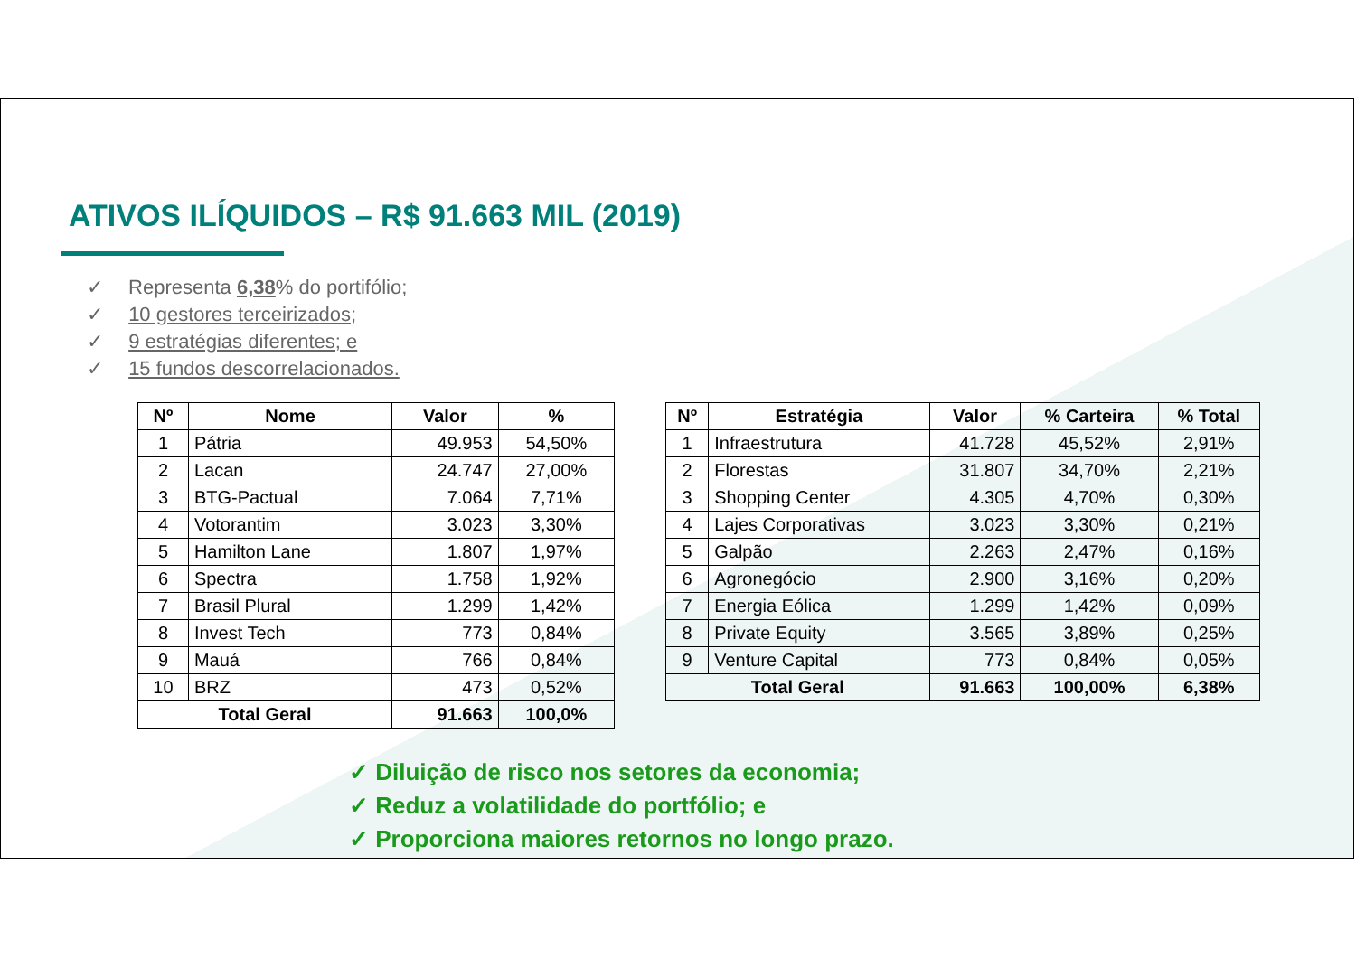ATIVOS ILÍQUIDOS – R$ 91.663 MIL (2019)
✓ Representa 6,38% do portifólio;
✓ 10 gestores terceirizados;
✓ 9 estratégias diferentes; e
✓ 15 fundos descorrelacionados.
| Nº | Nome | Valor | % |
| --- | --- | --- | --- |
| 1 | Pátria | 49.953 | 54,50% |
| 2 | Lacan | 24.747 | 27,00% |
| 3 | BTG-Pactual | 7.064 | 7,71% |
| 4 | Votorantim | 3.023 | 3,30% |
| 5 | Hamilton Lane | 1.807 | 1,97% |
| 6 | Spectra | 1.758 | 1,92% |
| 7 | Brasil Plural | 1.299 | 1,42% |
| 8 | Invest Tech | 773 | 0,84% |
| 9 | Mauá | 766 | 0,84% |
| 10 | BRZ | 473 | 0,52% |
| Total Geral | | 91.663 | 100,0% |
| Nº | Estratégia | Valor | % Carteira | % Total |
| --- | --- | --- | --- | --- |
| 1 | Infraestrutura | 41.728 | 45,52% | 2,91% |
| 2 | Florestas | 31.807 | 34,70% | 2,21% |
| 3 | Shopping Center | 4.305 | 4,70% | 0,30% |
| 4 | Lajes Corporativas | 3.023 | 3,30% | 0,21% |
| 5 | Galpão | 2.263 | 2,47% | 0,16% |
| 6 | Agronegócio | 2.900 | 3,16% | 0,20% |
| 7 | Energia Eólica | 1.299 | 1,42% | 0,09% |
| 8 | Private Equity | 3.565 | 3,89% | 0,25% |
| 9 | Venture Capital | 773 | 0,84% | 0,05% |
| Total Geral | | 91.663 | 100,00% | 6,38% |
✓ Diluição de risco nos setores da economia;
✓ Reduz a volatilidade do portfólio; e
✓ Proporciona maiores retornos no longo prazo.